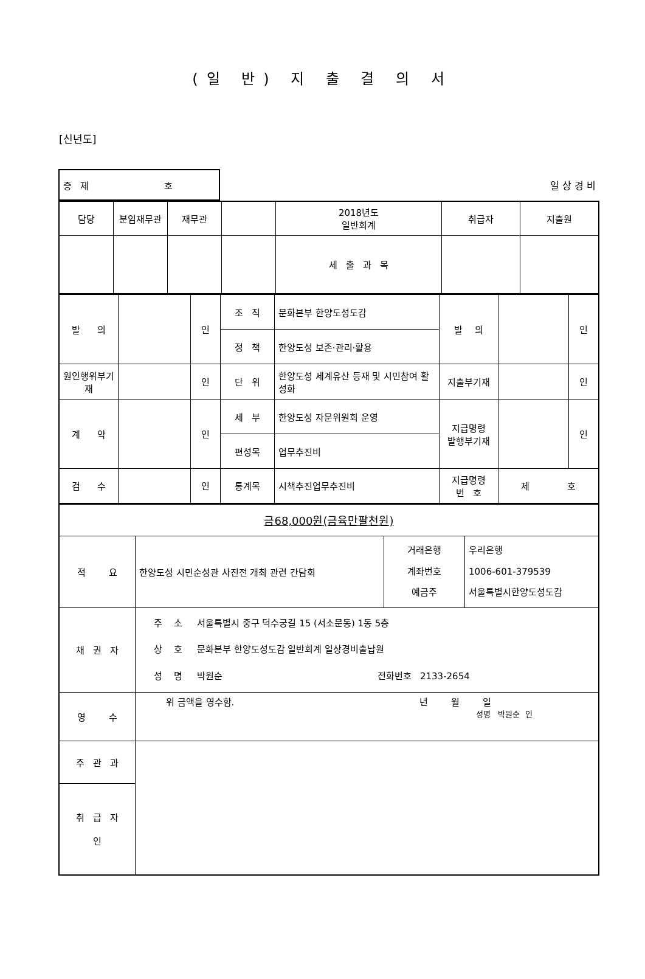(일 반) 지 출 결 의 서
[신년도]
| 증 제 호 | 일 상 경 비 |
| 담당 | 분임재무관 | 재무관 | | 2018년도 일반회계 | 취급자 | 지출원 |
| | | | | 세 출 과 목 | | |
| 발 의 | | 인 | 조 직 | 문화본부 한양도성도감 | 발 의 | | 인 |
| | | | 정 책 | 한양도성 보존·관리·활용 | | | |
| 원인행위부기 재 | | 인 | 단 위 | 한양도성 세계유산 등재 및 시민참여 활성화 | 지출부기재 | | 인 |
| 계 약 | | 인 | 세 부 | 한양도성 자문위원회 운영 | 지급명령 발행부기재 | | 인 |
| | | | 편성목 | 업무추진비 | | | |
| 검 수 | | 인 | 통계목 | 시책추진업무추진비 | 지급명령 번 호 | 제 호 | |
| 금68,000원(금육만팔천원) | | | |
| 적 요 | 한양도성 시민순성관 사진전 개최 관련 간담회 | 거래은행 계좌번호 예금주 | 우리은행 1006-601-379539 서울특별시한양도성도감 |
| 채 권 자 | 주 소 서울특별시 중구 덕수궁길 15 (서소문동) 1동 5층 상 호 문화본부 한양도성도감 일반회계 일상경비출납원 성 명 박원순 전화번호 2133-2654 | | |
| 영 수 | 위 금액을 영수함. 년 월 일 성명 박원순 인 | | |
| 주 관 과 | | | |
| 취 급 자 인 | | | |